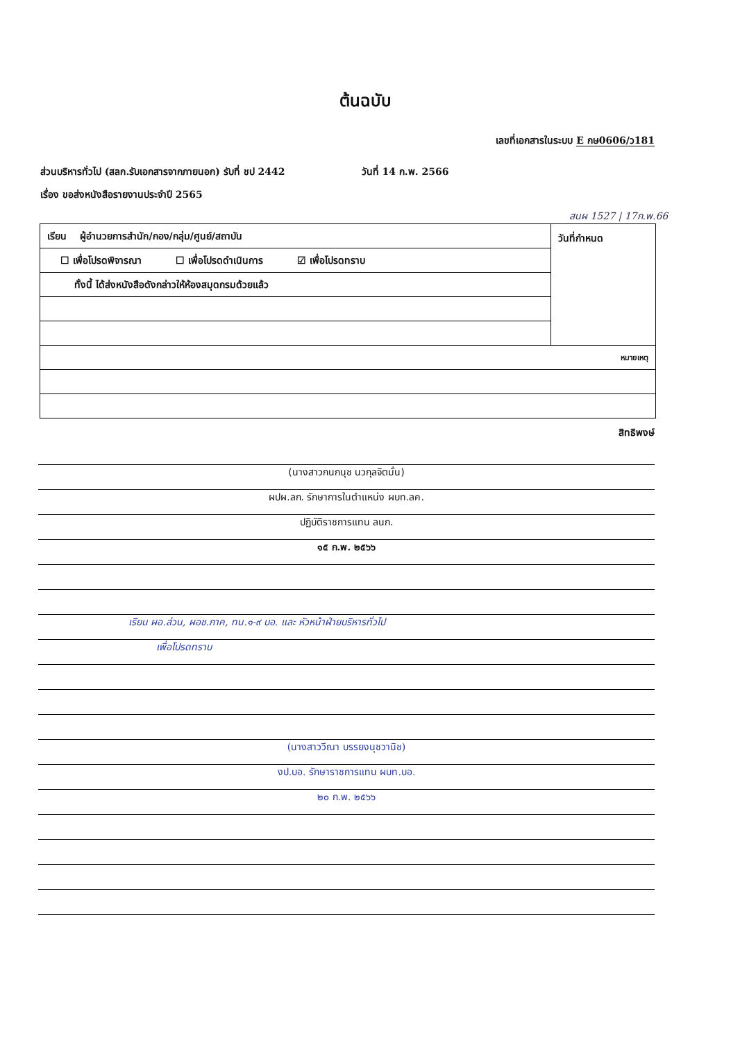ต้นฉบับ
เลขที่เอกสารในระบบ E กษ0606/ว181
ส่วนบริหารทั่วไป (สลก.รับเอกสารจากภายนอก) รับที่ ชป 2442 วันที่ 14 ก.พ. 2566
เรื่อง ขอส่งหนังสือรายงานประจำปี 2565
สนผ 1527 | 17ก.พ.66
| เรียน ผู้อำนวยการสำนัก/กอง/กลุ่ม/ศูนย์/สถาบัน | วันที่กำหนด |
| ☐ เพื่อโปรดพิจารณา ☐ เพื่อโปรดดำเนินการ ☑ เพื่อโปรดทราบ | |
| ทั้งนี้ ได้ส่งหนังสือดังกล่าวให้ห้องสมุดกรมด้วยแล้ว | |
| หมายเหตุ | |
สิทธิพงษ์
(นางสาวกนกนุช นวกุลจิตมั่น)
ผปผ.ลก. รักษาการในตำแหน่ง ผบท.ลค.
ปฏิบัติราชการแทน ลนก.
๑๕ ก.พ. ๒๕๖๖
เรียน ผอ.ส่วน, ผอช.ภาค, ทน.๑-๙ บอ. และ หัวหน้าฝ่ายบริหารทั่วไป
เพื่อโปรดทราบ
(นางสาววีณา บรรยงนุชวานิช)
งป.บอ. รักษาราชการแทน ผบท.บอ.
๒๐ ก.พ. ๒๕๖๖